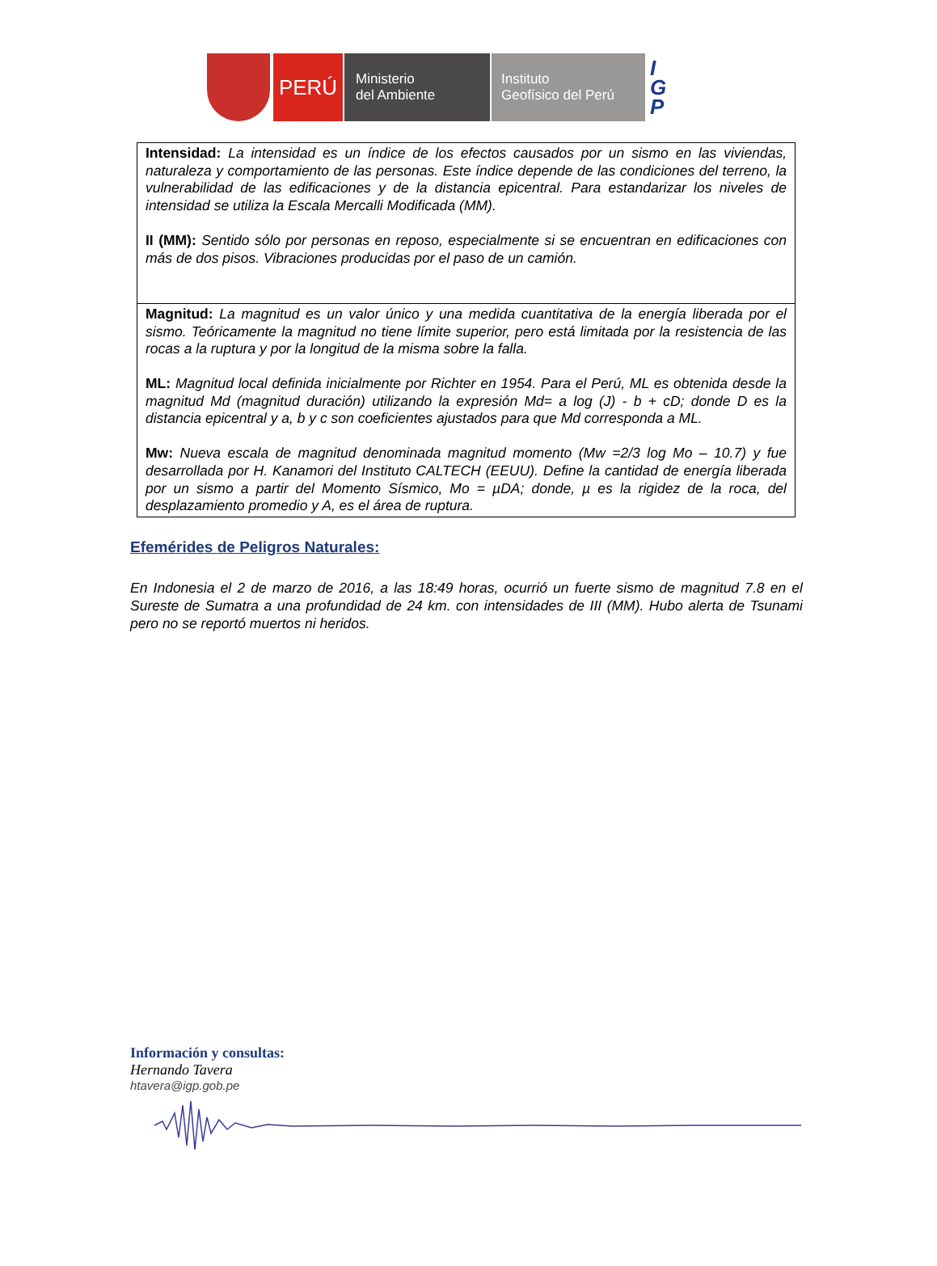PERÚ
Ministerio
del Ambiente
Instituto
Geofísico del Perú
I
G
P
| Intensidad: La intensidad es un índice de los efectos causados por un sismo en las viviendas, naturaleza y comportamiento de las personas. Este índice depende de las condiciones del terreno, la vulnerabilidad de las edificaciones y de la distancia epicentral. Para estandarizar los niveles de intensidad se utiliza la Escala Mercalli Modificada (MM). II (MM): Sentido sólo por personas en reposo, especialmente si se encuentran en edificaciones con más de dos pisos. Vibraciones producidas por el paso de un camión. |
| Magnitud: La magnitud es un valor único y una medida cuantitativa de la energía liberada por el sismo. Teóricamente la magnitud no tiene límite superior, pero está limitada por la resistencia de las rocas a la ruptura y por la longitud de la misma sobre la falla. ML: Magnitud local definida inicialmente por Richter en 1954. Para el Perú, ML es obtenida desde la magnitud Md (magnitud duración) utilizando la expresión Md= a log (J) - b + cD; donde D es la distancia epicentral y a, b y c son coeficientes ajustados para que Md corresponda a ML. Mw: Nueva escala de magnitud denominada magnitud momento (Mw =2/3 log Mo – 10.7) y fue desarrollada por H. Kanamori del Instituto CALTECH (EEUU). Define la cantidad de energía liberada por un sismo a partir del Momento Sísmico, Mo = µDA; donde, µ es la rigidez de la roca, del desplazamiento promedio y A, es el área de ruptura. |
Efemérides de Peligros Naturales:
En Indonesia el 2 de marzo de 2016, a las 18:49 horas, ocurrió un fuerte sismo de magnitud 7.8 en el Sureste de Sumatra a una profundidad de 24 km. con intensidades de III (MM). Hubo alerta de Tsunami pero no se reportó muertos ni heridos.
Información y consultas:
Hernando Tavera
htavera@igp.gob.pe